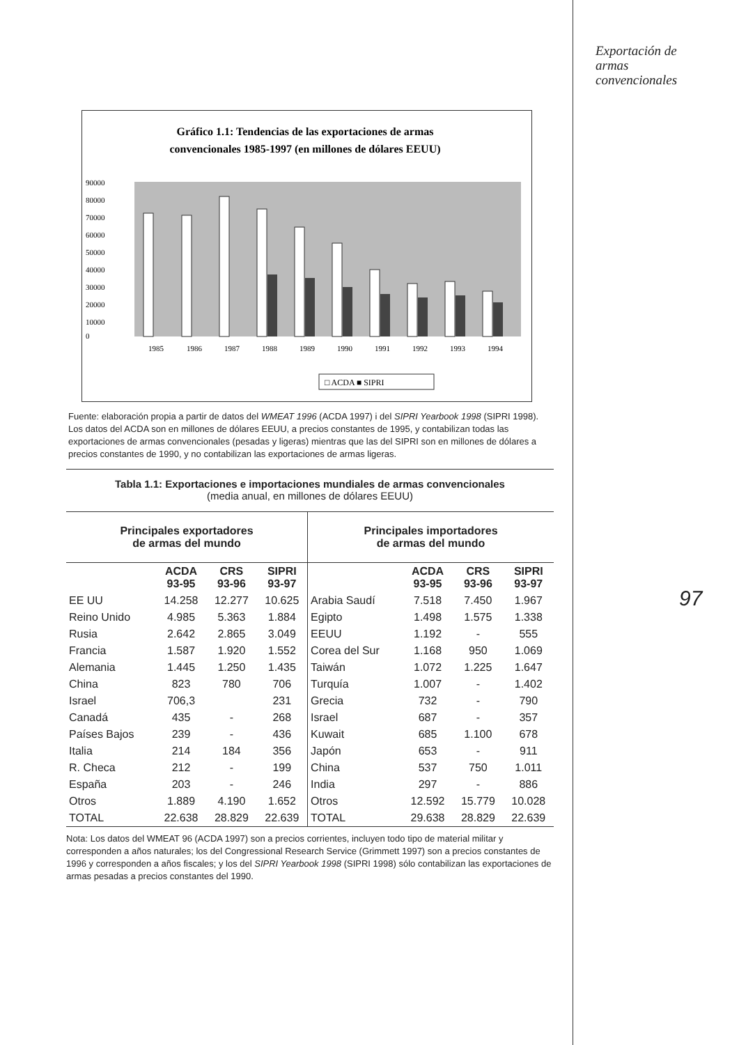Exportación de
armas
convencionales
Gráfico 1.1: Tendencias de las exportaciones de armas
convencionales 1985-1997 (en millones de dólares EEUU)
90000
80000
70000
60000
50000
40000
30000
20000
10000
0
1985
1986
1987
1988
1989
1990
1991
1992
1993
1994
□ ACDA ■ SIPRI
Fuente: elaboración propia a partir de datos del WMEAT 1996 (ACDA 1997) i del SIPRI Yearbook 1998 (SIPRI 1998). Los datos del ACDA son en millones de dólares EEUU, a precios constantes de 1995, y contabilizan todas las exportaciones de armas convencionales (pesadas y ligeras) mientras que las del SIPRI son en millones de dólares a precios constantes de 1990, y no contabilizan las exportaciones de armas ligeras.
Tabla 1.1: Exportaciones e importaciones mundiales de armas convencionales
(media anual, en millones de dólares EEUU)
| Principales exportadores de armas del mundo | | | | Principales importadores de armas del mundo | | | |
| --- | --- | --- | --- | --- | --- | --- | --- |
| | ACDA 93-95 | CRS 93-96 | SIPRI 93-97 | | ACDA 93-95 | CRS 93-96 | SIPRI 93-97 |
| EE UU | 14.258 | 12.277 | 10.625 | Arabia Saudí | 7.518 | 7.450 | 1.967 |
| Reino Unido | 4.985 | 5.363 | 1.884 | Egipto | 1.498 | 1.575 | 1.338 |
| Rusia | 2.642 | 2.865 | 3.049 | EEUU | 1.192 | - | 555 |
| Francia | 1.587 | 1.920 | 1.552 | Corea del Sur | 1.168 | 950 | 1.069 |
| Alemania | 1.445 | 1.250 | 1.435 | Taiwán | 1.072 | 1.225 | 1.647 |
| China | 823 | 780 | 706 | Turquía | 1.007 | - | 1.402 |
| Israel | 706,3 | | 231 | Grecia | 732 | - | 790 |
| Canadá | 435 | - | 268 | Israel | 687 | - | 357 |
| Países Bajos | 239 | - | 436 | Kuwait | 685 | 1.100 | 678 |
| Italia | 214 | 184 | 356 | Japón | 653 | - | 911 |
| R. Checa | 212 | - | 199 | China | 537 | 750 | 1.011 |
| España | 203 | - | 246 | India | 297 | - | 886 |
| Otros | 1.889 | 4.190 | 1.652 | Otros | 12.592 | 15.779 | 10.028 |
| TOTAL | 22.638 | 28.829 | 22.639 | TOTAL | 29.638 | 28.829 | 22.639 |
Nota: Los datos del WMEAT 96 (ACDA 1997) son a precios corrientes, incluyen todo tipo de material militar y corresponden a años naturales; los del Congressional Research Service (Grimmett 1997) son a precios constantes de 1996 y corresponden a años fiscales; y los del SIPRI Yearbook 1998 (SIPRI 1998) sólo contabilizan las exportaciones de armas pesadas a precios constantes del 1990.
97